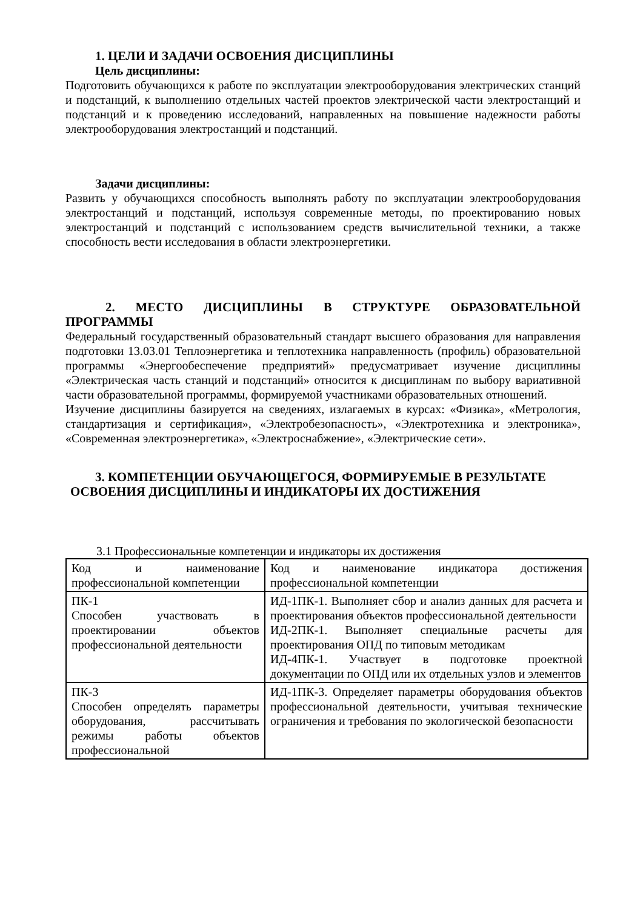1. ЦЕЛИ И ЗАДАЧИ ОСВОЕНИЯ ДИСЦИПЛИНЫ
Цель дисциплины:
Подготовить обучающихся к работе по эксплуатации электрооборудования электрических станций и подстанций, к выполнению отдельных частей проектов электрической части электростанций и подстанций и к проведению исследований, направленных на повышение надежности работы электрооборудования электростанций и подстанций.
Задачи дисциплины:
Развить у обучающихся способность выполнять работу по эксплуатации электрооборудования электростанций и подстанций, используя современные методы, по проектированию новых электростанций и подстанций с использованием средств вычислительной техники, а также способность вести исследования в области электроэнергетики.
2. МЕСТО ДИСЦИПЛИНЫ В СТРУКТУРЕ ОБРАЗОВАТЕЛЬНОЙ ПРОГРАММЫ
Федеральный государственный образовательный стандарт высшего образования для направления подготовки 13.03.01 Теплоэнергетика и теплотехника направленность (профиль) образовательной программы «Энергообеспечение предприятий» предусматривает изучение дисциплины «Электрическая часть станций и подстанций» относится к дисциплинам по выбору вариативной части образовательной программы, формируемой участниками образовательных отношений.
Изучение дисциплины базируется на сведениях, излагаемых в курсах: «Физика», «Метрология, стандартизация и сертификация», «Электробезопасность», «Электротехника и электроника», «Современная электроэнергетика», «Электроснабжение», «Электрические сети».
3. КОМПЕТЕНЦИИ ОБУЧАЮЩЕГОСЯ, ФОРМИРУЕМЫЕ В РЕЗУЛЬТАТЕ
ОСВОЕНИЯ ДИСЦИПЛИНЫ И ИНДИКАТОРЫ ИХ ДОСТИЖЕНИЯ
3.1 Профессиональные компетенции и индикаторы их достижения
| Код и наименование профессиональной компетенции | Код и наименование индикатора достижения профессиональной компетенции |
| ПК-1 Способен участвовать в проектировании объектов профессиональной деятельности | ИД-1ПК-1. Выполняет сбор и анализ данных для расчета и проектирования объектов профессиональной деятельности ИД-2ПК-1. Выполняет специальные расчеты для проектирования ОПД по типовым методикам ИД-4ПК-1. Участвует в подготовке проектной документации по ОПД или их отдельных узлов и элементов |
| ПК-3 Способен определять параметры оборудования, рассчитывать режимы работы объектов профессиональной | ИД-1ПК-3. Определяет параметры оборудования объектов профессиональной деятельности, учитывая технические ограничения и требования по экологической безопасности |